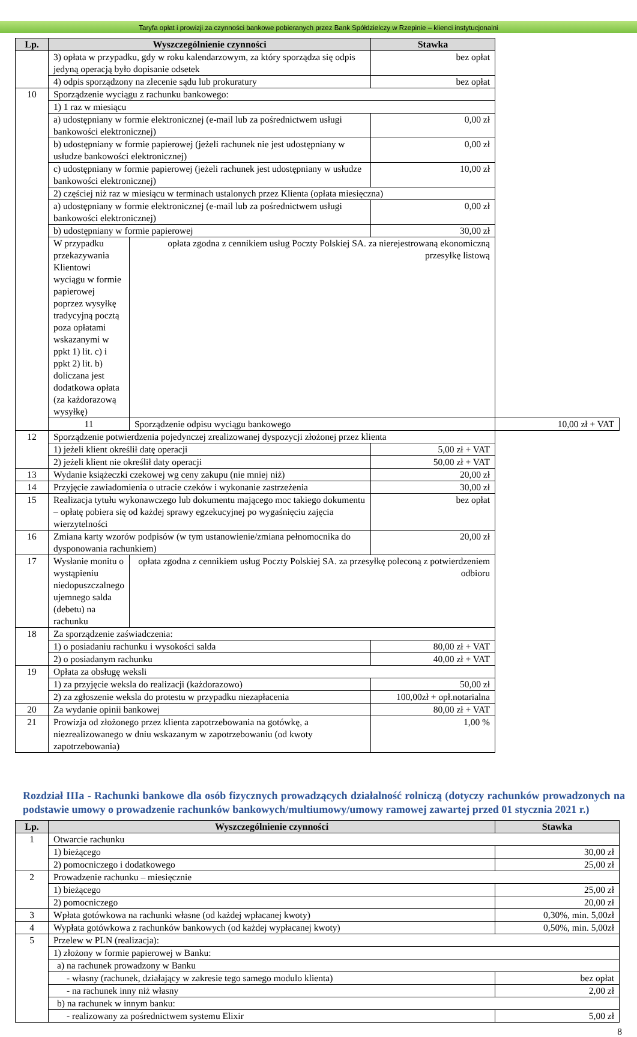Taryfa opłat i prowizji za czynności bankowe pobieranych przez Bank Spółdzielczy w Rzepinie – klienci instytucjonalni
| Lp. | Wyszczególnienie czynności | | Stawka | |
| --- | --- | --- | --- | --- |
| | 3) opłata w przypadku, gdy w roku kalendarzowym, za który sporządza się odpis jedyną operacją było dopisanie odsetek | | bez opłat | |
| | 4) odpis sporządzony na zlecenie sądu lub prokuratury | | bez opłat | |
| 10 | Sporządzenie wyciągu z rachunku bankowego: | | | |
| | 1) 1 raz w miesiącu | | | |
| | a) udostępniany w formie elektronicznej (e-mail lub za pośrednictwem usługi bankowości elektronicznej) | | 0,00 zł | |
| | b) udostępniany w formie papierowej (jeżeli rachunek nie jest udostępniany w usłudze bankowości elektronicznej) | | 0,00 zł | |
| | c) udostępniany w formie papierowej (jeżeli rachunek jest udostępniany w usłudze bankowości elektronicznej) | | 10,00 zł | |
| | 2) częściej niż raz w miesiącu w terminach ustalonych przez Klienta (opłata miesięczna) | | | |
| | a) udostępniany w formie elektronicznej (e-mail lub za pośrednictwem usługi bankowości elektronicznej) | | 0,00 zł | |
| | b) udostępniany w formie papierowej | | 30,00 zł | |
| | W przypadku przekazywania Klientowi wyciągu w formie papierowej poprzez wysyłkę tradycyjną pocztą poza opłatami wskazanymi w ppkt 1) lit. c) i ppkt 2) lit. b) doliczana jest dodatkowa opłata (za każdorazową wysyłkę) | opłata zgodna z cennikiem usług Poczty Polskiej SA. za nierejestrowaną ekonomiczną przesyłkę listową | | |
| | 11 | Sporządzenie odpisu wyciągu bankowego | | 10,00 zł + VAT |
| 12 | Sporządzenie potwierdzenia pojedynczej zrealizowanej dyspozycji złożonej przez klienta | | | |
| | 1) jeżeli klient określił datę operacji | | 5,00 zł + VAT | |
| | 2) jeżeli klient nie określił daty operacji | | 50,00 zł + VAT | |
| 13 | Wydanie książeczki czekowej wg ceny zakupu (nie mniej niż) | | 20,00 zł | |
| 14 | Przyjęcie zawiadomienia o utracie czeków i wykonanie zastrzeżenia | | 30,00 zł | |
| 15 | Realizacja tytułu wykonawczego lub dokumentu mającego moc takiego dokumentu – opłatę pobiera się od każdej sprawy egzekucyjnej po wygaśnięciu zajęcia wierzytelności | | bez opłat | |
| 16 | Zmiana karty wzorów podpisów (w tym ustanowienie/zmiana pełnomocnika do dysponowania rachunkiem) | | 20,00 zł | |
| 17 | Wysłanie monitu o wystąpieniu niedopuszczalnego ujemnego salda (debetu) na rachunku | opłata zgodna z cennikiem usług Poczty Polskiej SA. za przesyłkę poleconą z potwierdzeniem odbioru | | |
| 18 | Za sporządzenie zaświadczenia: | | | |
| | 1) o posiadaniu rachunku i wysokości salda | | 80,00 zł + VAT | |
| | 2) o posiadanym rachunku | | 40,00 zł + VAT | |
| 19 | Opłata za obsługę weksli | | | |
| | 1) za przyjęcie weksla do realizacji (każdorazowo) | | 50,00 zł | |
| | 2) za zgłoszenie weksla do protestu w przypadku niezapłacenia | | 100,00zł + opł.notarialna | |
| 20 | Za wydanie opinii bankowej | | 80,00 zł + VAT | |
| 21 | Prowizja od złożonego przez klienta zapotrzebowania na gotówkę, a niezrealizowanego w dniu wskazanym w zapotrzebowaniu (od kwoty zapotrzebowania) | | 1,00 % | |
Rozdział IIIa - Rachunki bankowe dla osób fizycznych prowadzących działalność rolniczą (dotyczy rachunków prowadzonych na podstawie umowy o prowadzenie rachunków bankowych/multiumowy/umowy ramowej zawartej przed 01 stycznia 2021 r.)
| Lp. | Wyszczególnienie czynności | Stawka |
| --- | --- | --- |
| 1 | Otwarcie rachunku | |
| | 1) bieżącego | 30,00 zł |
| | 2) pomocniczego i dodatkowego | 25,00 zł |
| 2 | Prowadzenie rachunku – miesięcznie | |
| | 1) bieżącego | 25,00 zł |
| | 2) pomocniczego | 20,00 zł |
| 3 | Wpłata gotówkowa na rachunki własne (od każdej wpłacanej kwoty) | 0,30%, min. 5,00zł |
| 4 | Wypłata gotówkowa z rachunków bankowych (od każdej wypłacanej kwoty) | 0,50%, min. 5,00zł |
| 5 | Przelew w PLN (realizacja): | |
| | 1) złożony w formie papierowej w Banku: | |
| | a) na rachunek prowadzony w Banku | |
| | - własny (rachunek, działający w zakresie tego samego modulo klienta) | bez opłat |
| | - na rachunek inny niż własny | 2,00 zł |
| | b) na rachunek w innym banku: | |
| | - realizowany za pośrednictwem systemu Elixir | 5,00 zł |
8